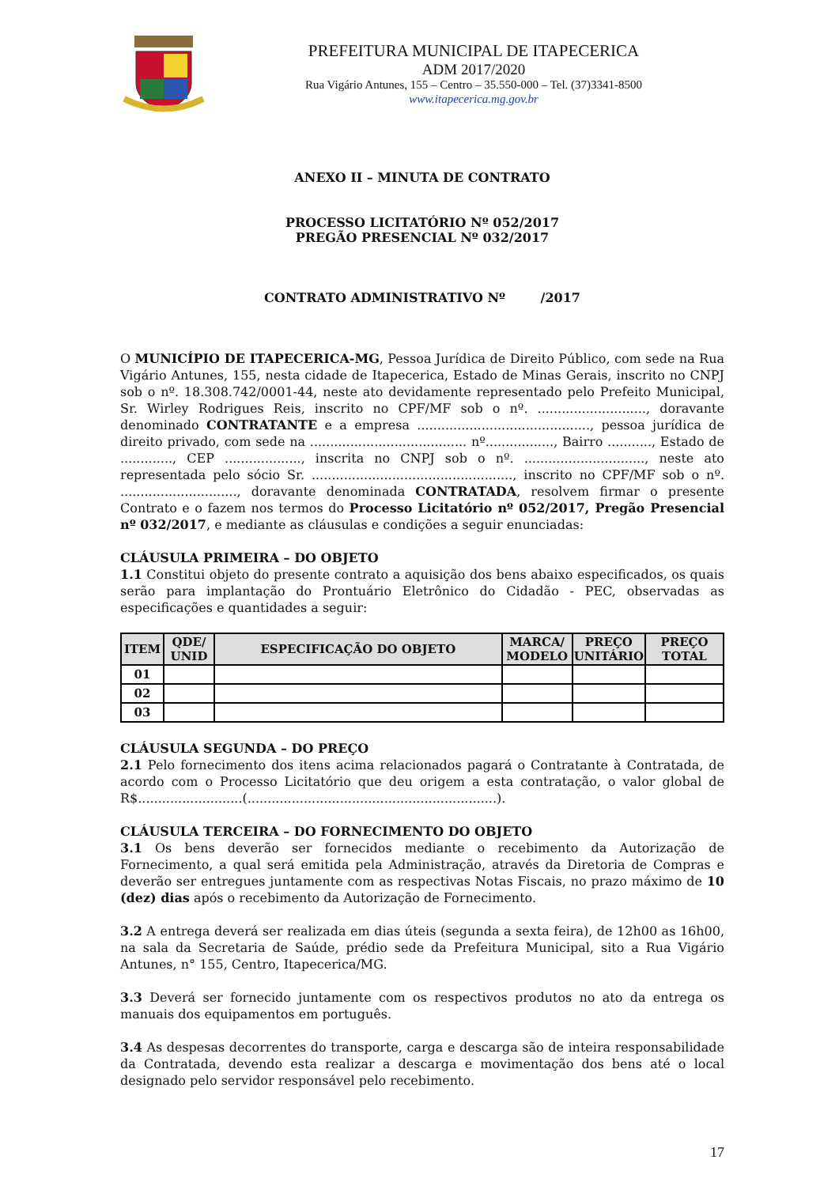PREFEITURA MUNICIPAL DE ITAPECERICA
ADM 2017/2020
Rua Vigário Antunes, 155 – Centro – 35.550-000 – Tel. (37)3341-8500
www.itapecerica.mg.gov.br
ANEXO II – MINUTA DE CONTRATO
PROCESSO LICITATÓRIO Nº 052/2017
PREGÃO PRESENCIAL Nº 032/2017
CONTRATO ADMINISTRATIVO Nº /2017
O MUNICÍPIO DE ITAPECERICA-MG, Pessoa Jurídica de Direito Público, com sede na Rua Vigário Antunes, 155, nesta cidade de Itapecerica, Estado de Minas Gerais, inscrito no CNPJ sob o nº. 18.308.742/0001-44, neste ato devidamente representado pelo Prefeito Municipal, Sr. Wirley Rodrigues Reis, inscrito no CPF/MF sob o nº. ..........................., doravante denominado CONTRATANTE e a empresa ..........................................., pessoa jurídica de direito privado, com sede na ....................................... nº................., Bairro ..........., Estado de ............., CEP ..................., inscrita no CNPJ sob o nº. .............................., neste ato representada pelo sócio Sr. .................................................., inscrito no CPF/MF sob o nº. ............................., doravante denominada CONTRATADA, resolvem firmar o presente Contrato e o fazem nos termos do Processo Licitatório nº 052/2017, Pregão Presencial nº 032/2017, e mediante as cláusulas e condições a seguir enunciadas:
CLÁUSULA PRIMEIRA – DO OBJETO
1.1 Constitui objeto do presente contrato a aquisição dos bens abaixo especificados, os quais serão para implantação do Prontuário Eletrônico do Cidadão - PEC, observadas as especificações e quantidades a seguir:
| ITEM | QDE/ UNID | ESPECIFICAÇÃO DO OBJETO | MARCA/ MODELO | PREÇO UNITÁRIO | PREÇO TOTAL |
| --- | --- | --- | --- | --- | --- |
| 01 | | | | | |
| 02 | | | | | |
| 03 | | | | | |
CLÁUSULA SEGUNDA – DO PREÇO
2.1 Pelo fornecimento dos itens acima relacionados pagará o Contratante à Contratada, de acordo com o Processo Licitatório que deu origem a esta contratação, o valor global de R$..........................(..............................................................).
CLÁUSULA TERCEIRA – DO FORNECIMENTO DO OBJETO
3.1 Os bens deverão ser fornecidos mediante o recebimento da Autorização de Fornecimento, a qual será emitida pela Administração, através da Diretoria de Compras e deverão ser entregues juntamente com as respectivas Notas Fiscais, no prazo máximo de 10 (dez) dias após o recebimento da Autorização de Fornecimento.
3.2 A entrega deverá ser realizada em dias úteis (segunda a sexta feira), de 12h00 as 16h00, na sala da Secretaria de Saúde, prédio sede da Prefeitura Municipal, sito a Rua Vigário Antunes, n° 155, Centro, Itapecerica/MG.
3.3 Deverá ser fornecido juntamente com os respectivos produtos no ato da entrega os manuais dos equipamentos em português.
3.4 As despesas decorrentes do transporte, carga e descarga são de inteira responsabilidade da Contratada, devendo esta realizar a descarga e movimentação dos bens até o local designado pelo servidor responsável pelo recebimento.
17